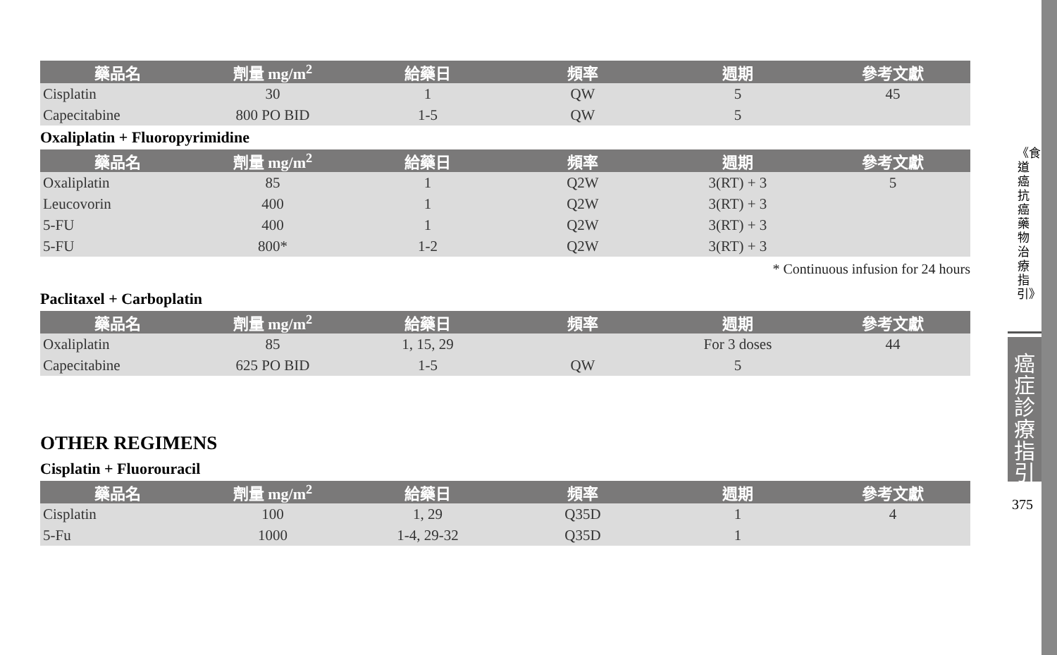| 藥品名 | 劑量 mg/m<sup>2</sup> | 給藥日 | 頻率 | 週期 | 參考文獻 |
| --- | --- | --- | --- | --- | --- |
| Cisplatin | 30 | 1 | QW | 5 | 45 |
| Capecitabine | 800 PO BID | 1-5 | QW | 5 | |
Oxaliplatin + Fluoropyrimidine
| 藥品名 | 劑量 mg/m<sup>2</sup> | 給藥日 | 頻率 | 週期 | 參考文獻 |
| --- | --- | --- | --- | --- | --- |
| Oxaliplatin | 85 | 1 | Q2W | 3(RT) + 3 | 5 |
| Leucovorin | 400 | 1 | Q2W | 3(RT) + 3 | |
| 5-FU | 400 | 1 | Q2W | 3(RT) + 3 | |
| 5-FU | 800* | 1-2 | Q2W | 3(RT) + 3 | |
* Continuous infusion for 24 hours
Paclitaxel + Carboplatin
| 藥品名 | 劑量 mg/m<sup>2</sup> | 給藥日 | 頻率 | 週期 | 參考文獻 |
| --- | --- | --- | --- | --- | --- |
| Oxaliplatin | 85 | 1, 15, 29 | | For 3 doses | 44 |
| Capecitabine | 625 PO BID | 1-5 | QW | 5 | |
OTHER REGIMENS
Cisplatin + Fluorouracil
| 藥品名 | 劑量 mg/m<sup>2</sup> | 給藥日 | 頻率 | 週期 | 參考文獻 |
| --- | --- | --- | --- | --- | --- |
| Cisplatin | 100 | 1, 29 | Q35D | 1 | 4 |
| 5-Fu | 1000 | 1-4, 29-32 | Q35D | 1 | |
《食道癌抗癌藥物治療指引》
癌症診療指引
375